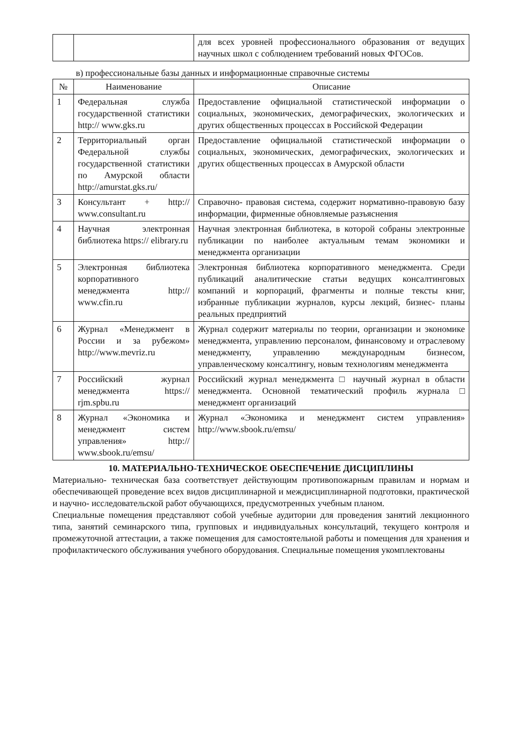| | | для всех уровней профессионального образования от ведущих научных школ с соблюдением требований новых ФГОСов. |
в) профессиональные базы данных и информационные справочные системы
| № | Наименование | Описание |
| --- | --- | --- |
| 1 | Федеральная служба государственной статистики http:// www.gks.ru | Предоставление официальной статистической информации о социальных, экономических, демографических, экологических и других общественных процессах в Российской Федерации |
| 2 | Территориальный орган Федеральной службы государственной статистики по Амурской области http://amurstat.gks.ru/ | Предоставление официальной статистической информации о социальных, экономических, демографических, экологических и других общественных процессах в Амурской области |
| 3 | Консультант + http:// www.consultant.ru | Справочно- правовая система, содержит нормативно-правовую базу информации, фирменные обновляемые разъяснения |
| 4 | Научная электронная библиотека https:// elibrary.ru | Научная электронная библиотека, в которой собраны электронные публикации по наиболее актуальным темам экономики и менеджмента организации |
| 5 | Электронная библиотека корпоративного менеджмента http:// www.cfin.ru | Электронная библиотека корпоративного менеджмента. Среди публикаций аналитические статьи ведущих консалтинговых компаний и корпораций, фрагменты и полные тексты книг, избранные публикации журналов, курсы лекций, бизнес- планы реальных предприятий |
| 6 | Журнал «Менеджмент в России и за рубежом» http://www.mevriz.ru | Журнал содержит материалы по теории, организации и экономике менеджмента, управлению персоналом, финансовому и отраслевому менеджменту, управлению международным бизнесом, управленческому консалтингу, новым технологиям менеджмента |
| 7 | Российский журнал менеджмента https:// rjm.spbu.ru | Российский журнал менеджмента □ научный журнал в области менеджмента. Основной тематический профиль журнала □ менеджмент организаций |
| 8 | Журнал «Экономика и менеджмент систем управления» http:// www.sbook.ru/emsu/ | Журнал «Экономика и менеджмент систем управления» http://www.sbook.ru/emsu/ |
10. МАТЕРИАЛЬНО-ТЕХНИЧЕСКОЕ ОБЕСПЕЧЕНИЕ ДИСЦИПЛИНЫ
Материально- техническая база соответствует действующим противопожарным правилам и нормам и обеспечивающей проведение всех видов дисциплинарной и междисциплинарной подготовки, практической и научно- исследовательской работ обучающихся, предусмотренных учебным планом.
Специальные помещения представляют собой учебные аудитории для проведения занятий лекционного типа, занятий семинарского типа, групповых и индивидуальных консультаций, текущего контроля и промежуточной аттестации, а также помещения для самостоятельной работы и помещения для хранения и профилактического обслуживания учебного оборудования. Специальные помещения укомплектованы